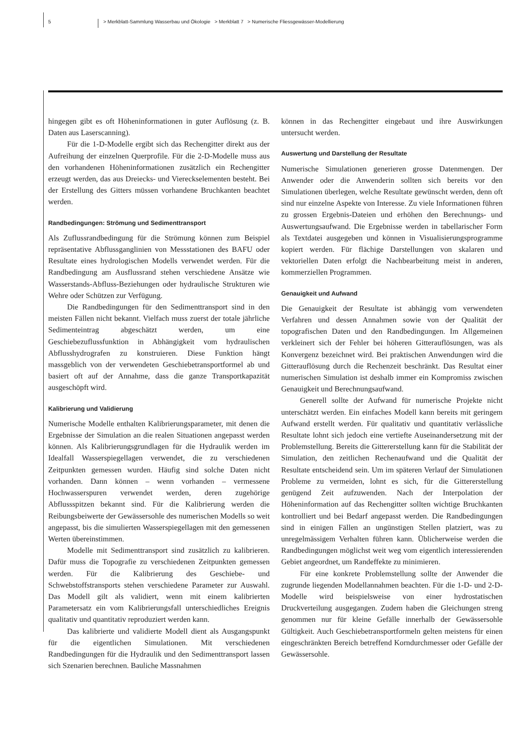5 > Merkblatt-Sammlung Wasserbau und Ökologie > Merkblatt 7 > Numerische Fliessgewässer-Modellierung
hingegen gibt es oft Höheninformationen in guter Auflösung (z. B. Daten aus Laserscanning).
Für die 1-D-Modelle ergibt sich das Rechengitter direkt aus der Aufreihung der einzelnen Querprofile. Für die 2-D-Modelle muss aus den vorhandenen Höheninformationen zusätzlich ein Rechengitter erzeugt werden, das aus Dreiecks- und Viereckselementen besteht. Bei der Erstellung des Gitters müssen vorhandene Bruchkanten beachtet werden.
Randbedingungen: Strömung und Sedimenttransport
Als Zuflussrandbedingung für die Strömung können zum Beispiel repräsentative Abflussganglinien von Messstationen des BAFU oder Resultate eines hydrologischen Modells verwendet werden. Für die Randbedingung am Ausflussrand stehen verschiedene Ansätze wie Wasserstands-Abfluss-Beziehungen oder hydraulische Strukturen wie Wehre oder Schützen zur Verfügung.
Die Randbedingungen für den Sedimenttransport sind in den meisten Fällen nicht bekannt. Vielfach muss zuerst der totale jährliche Sedimenteintrag abgeschätzt werden, um eine Geschiebezuflussfunktion in Abhängigkeit vom hydraulischen Abflusshydrografen zu konstruieren. Diese Funktion hängt massgeblich von der verwendeten Geschiebetransportformel ab und basiert oft auf der Annahme, dass die ganze Transportkapazität ausgeschöpft wird.
Kalibrierung und Validierung
Numerische Modelle enthalten Kalibrierungsparameter, mit denen die Ergebnisse der Simulation an die realen Situationen angepasst werden können. Als Kalibrierungsgrundlagen für die Hydraulik werden im Idealfall Wasserspiegellagen verwendet, die zu verschiedenen Zeitpunkten gemessen wurden. Häufig sind solche Daten nicht vorhanden. Dann können – wenn vorhanden – vermessene Hochwasserspuren verwendet werden, deren zugehörige Abflussspitzen bekannt sind. Für die Kalibrierung werden die Reibungsbeiwerte der Gewässersohle des numerischen Modells so weit angepasst, bis die simulierten Wasserspiegellagen mit den gemessenen Werten übereinstimmen.
Modelle mit Sedimenttransport sind zusätzlich zu kalibrieren. Dafür muss die Topografie zu verschiedenen Zeitpunkten gemessen werden. Für die Kalibrierung des Geschiebe- und Schwebstoffstransports stehen verschiedene Parameter zur Auswahl. Das Modell gilt als validiert, wenn mit einem kalibrierten Parametersatz ein vom Kalibrierungsfall unterschiedliches Ereignis qualitativ und quantitativ reproduziert werden kann.
Das kalibrierte und validierte Modell dient als Ausgangspunkt für die eigentlichen Simulationen. Mit verschiedenen Randbedingungen für die Hydraulik und den Sedimenttransport lassen sich Szenarien berechnen. Bauliche Massnahmen
können in das Rechengitter eingebaut und ihre Auswirkungen untersucht werden.
Auswertung und Darstellung der Resultate
Numerische Simulationen generieren grosse Datenmengen. Der Anwender oder die Anwenderin sollten sich bereits vor den Simulationen überlegen, welche Resultate gewünscht werden, denn oft sind nur einzelne Aspekte von Interesse. Zu viele Informationen führen zu grossen Ergebnis-Dateien und erhöhen den Berechnungs- und Auswertungsaufwand. Die Ergebnisse werden in tabellarischer Form als Textdatei ausgegeben und können in Visualisierungsprogramme kopiert werden. Für flächige Darstellungen von skalaren und vektoriellen Daten erfolgt die Nachbearbeitung meist in anderen, kommerziellen Programmen.
Genauigkeit und Aufwand
Die Genauigkeit der Resultate ist abhängig vom verwendeten Verfahren und dessen Annahmen sowie von der Qualität der topografischen Daten und den Randbedingungen. Im Allgemeinen verkleinert sich der Fehler bei höheren Gitterauflösungen, was als Konvergenz bezeichnet wird. Bei praktischen Anwendungen wird die Gitterauflösung durch die Rechenzeit beschränkt. Das Resultat einer numerischen Simulation ist deshalb immer ein Kompromiss zwischen Genauigkeit und Berechnungsaufwand.
Generell sollte der Aufwand für numerische Projekte nicht unterschätzt werden. Ein einfaches Modell kann bereits mit geringem Aufwand erstellt werden. Für qualitativ und quantitativ verlässliche Resultate lohnt sich jedoch eine vertiefte Auseinandersetzung mit der Problemstellung. Bereits die Gittererstellung kann für die Stabilität der Simulation, den zeitlichen Rechenaufwand und die Qualität der Resultate entscheidend sein. Um im späteren Verlauf der Simulationen Probleme zu vermeiden, lohnt es sich, für die Gittererstellung genügend Zeit aufzuwenden. Nach der Interpolation der Höheninformation auf das Rechengitter sollten wichtige Bruchkanten kontrolliert und bei Bedarf angepasst werden. Die Randbedingungen sind in einigen Fällen an ungünstigen Stellen platziert, was zu unregelmässigem Verhalten führen kann. Üblicherweise werden die Randbedingungen möglichst weit weg vom eigentlich interessierenden Gebiet angeordnet, um Randeffekte zu minimieren.
Für eine konkrete Problemstellung sollte der Anwender die zugrunde liegenden Modellannahmen beachten. Für die 1-D- und 2-D-Modelle wird beispielsweise von einer hydrostatischen Druckverteilung ausgegangen. Zudem haben die Gleichungen streng genommen nur für kleine Gefälle innerhalb der Gewässersohle Gültigkeit. Auch Geschiebetransportformeln gelten meistens für einen eingeschränkten Bereich betreffend Korndurchmesser oder Gefälle der Gewässersohle.